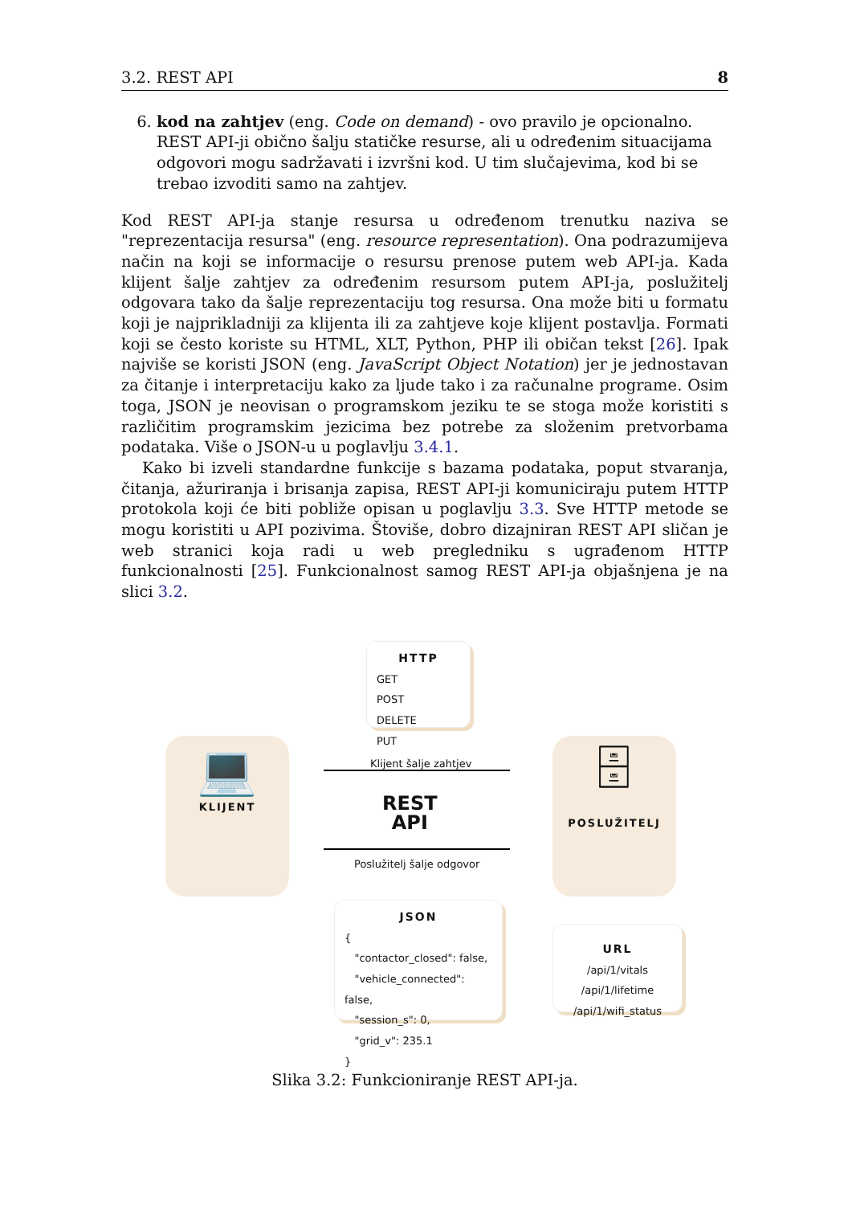3.2. REST API 8
6. kod na zahtjev (eng. Code on demand) - ovo pravilo je opcionalno. REST API-ji obično šalju statičke resurse, ali u određenim situacijama odgovori mogu sadržavati i izvršni kod. U tim slučajevima, kod bi se trebao izvoditi samo na zahtjev.
Kod REST API-ja stanje resursa u određenom trenutku naziva se "reprezentacija resursa" (eng. resource representation). Ona podrazumijeva način na koji se informacije o resursu prenose putem web API-ja. Kada klijent šalje zahtjev za određenim resursom putem API-ja, poslužitelj odgovara tako da šalje reprezentaciju tog resursa. Ona može biti u formatu koji je najprikladniji za klijenta ili za zahtjeve koje klijent postavlja. Formati koji se često koriste su HTML, XLT, Python, PHP ili običan tekst [26]. Ipak najviše se koristi JSON (eng. JavaScript Object Notation) jer je jednostavan za čitanje i interpretaciju kako za ljude tako i za računalne programe. Osim toga, JSON je neovisan o programskom jeziku te se stoga može koristiti s različitim programskim jezicima bez potrebe za složenim pretvorbama podataka. Više o JSON-u u poglavlju 3.4.1.
Kako bi izveli standardne funkcije s bazama podataka, poput stvaranja, čitanja, ažuriranja i brisanja zapisa, REST API-ji komuniciraju putem HTTP protokola koji će biti pobliže opisan u poglavlju 3.3. Sve HTTP metode se mogu koristiti u API pozivima. Štoviše, dobro dizajniran REST API sličan je web stranici koja radi u web pregledniku s ugrađenom HTTP funkcionalnosti [25]. Funkcionalnost samog REST API-ja objašnjena je na slici 3.2.
HTTP
GET
POST
DELETE
PUT
💻
KLIJENT
Klijent šalje zahtjev
REST
API
Poslužitelj šalje odgovor
🗄
POSLUŽITELJ
JSON
{
"contactor_closed": false,
"vehicle_connected": false,
"session_s": 0,
"grid_v": 235.1
}
URL
/api/1/vitals
/api/1/lifetime
/api/1/wifi_status
Slika 3.2: Funkcioniranje REST API-ja.